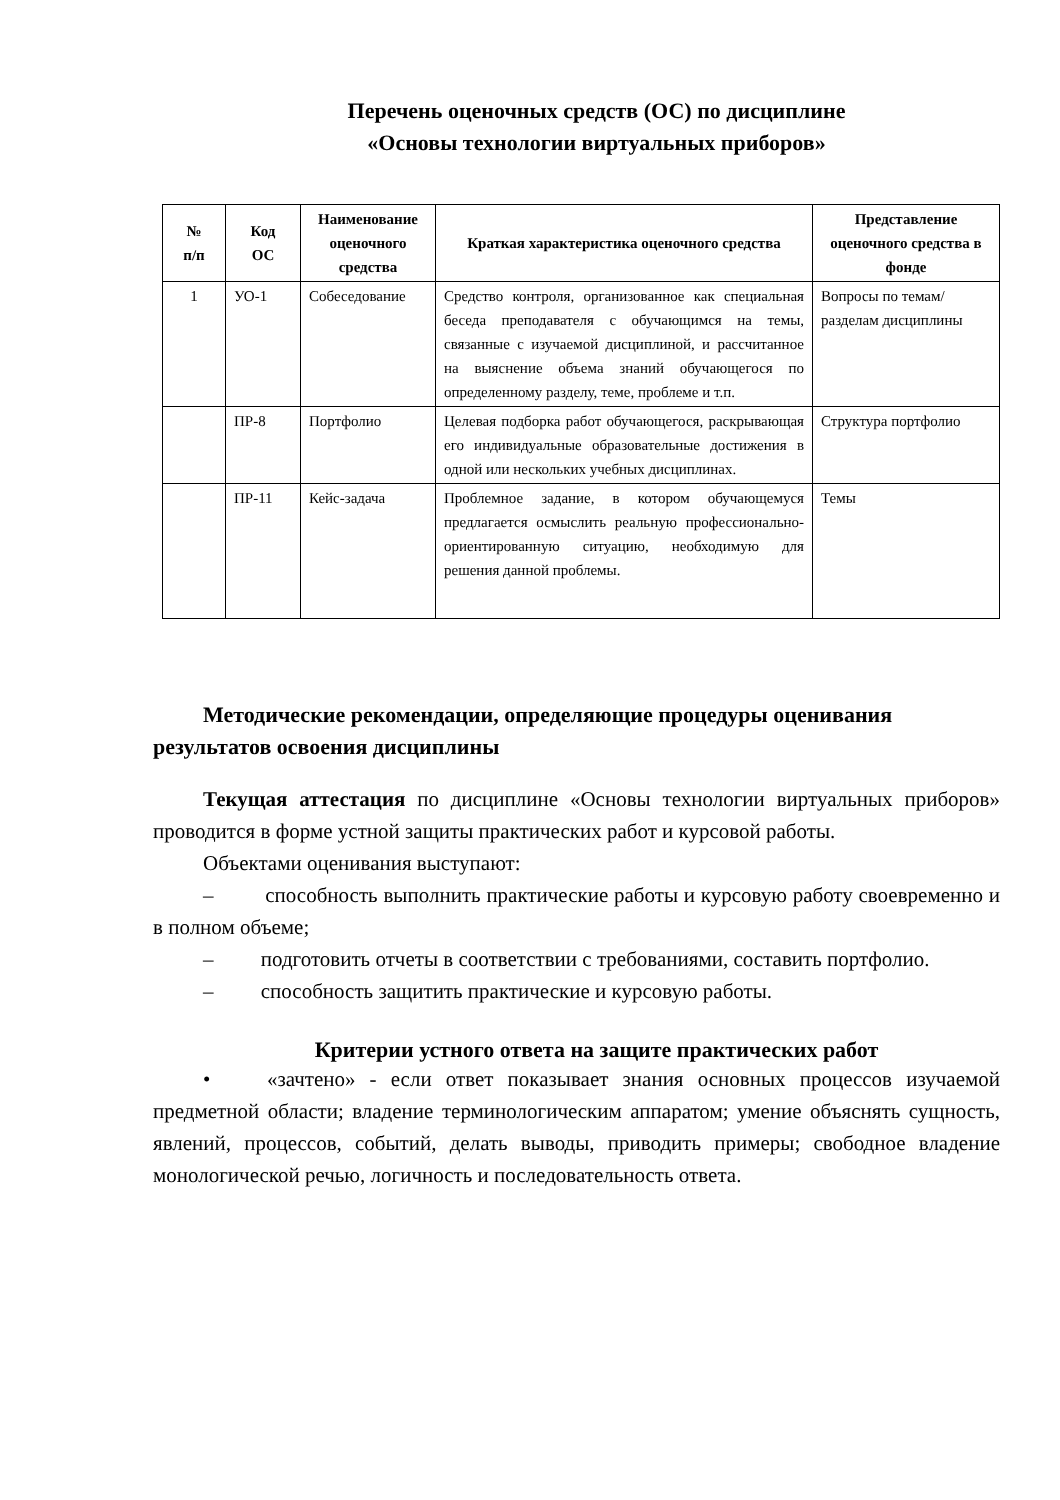Перечень оценочных средств (ОС) по дисциплине
«Основы технологии виртуальных приборов»
| № п/п | Код ОС | Наименование оценочного средства | Краткая характеристика оценочного средства | Представление оценочного средства в фонде |
| --- | --- | --- | --- | --- |
| 1 | УО-1 | Собеседование | Средство контроля, организованное как специальная беседа преподавателя с обучающимся на темы, связанные с изучаемой дисциплиной, и рассчитанное на выяснение объема знаний обучающегося по определенному разделу, теме, проблеме и т.п. | Вопросы по темам/разделам дисциплины |
| | ПР-8 | Портфолио | Целевая подборка работ обучающегося, раскрывающая его индивидуальные образовательные достижения в одной или нескольких учебных дисциплинах. | Структура портфолио |
| | ПР-11 | Кейс-задача | Проблемное задание, в котором обучающемуся предлагается осмыслить реальную профессионально-ориентированную ситуацию, необходимую для решения данной проблемы. | Темы |
Методические рекомендации, определяющие процедуры оценивания результатов освоения дисциплины
Текущая аттестация по дисциплине «Основы технологии виртуальных приборов» проводится в форме устной защиты практических работ и курсовой работы.
Объектами оценивания выступают:
– способность выполнить практические работы и курсовую работу своевременно и в полном объеме;
– подготовить отчеты в соответствии с требованиями, составить портфолио.
– способность защитить практические и курсовую работы.
Критерии устного ответа на защите практических работ
• «зачтено» - если ответ показывает знания основных процессов изучаемой предметной области; владение терминологическим аппаратом; умение объяснять сущность, явлений, процессов, событий, делать выводы, приводить примеры; свободное владение монологической речью, логичность и последовательность ответа.